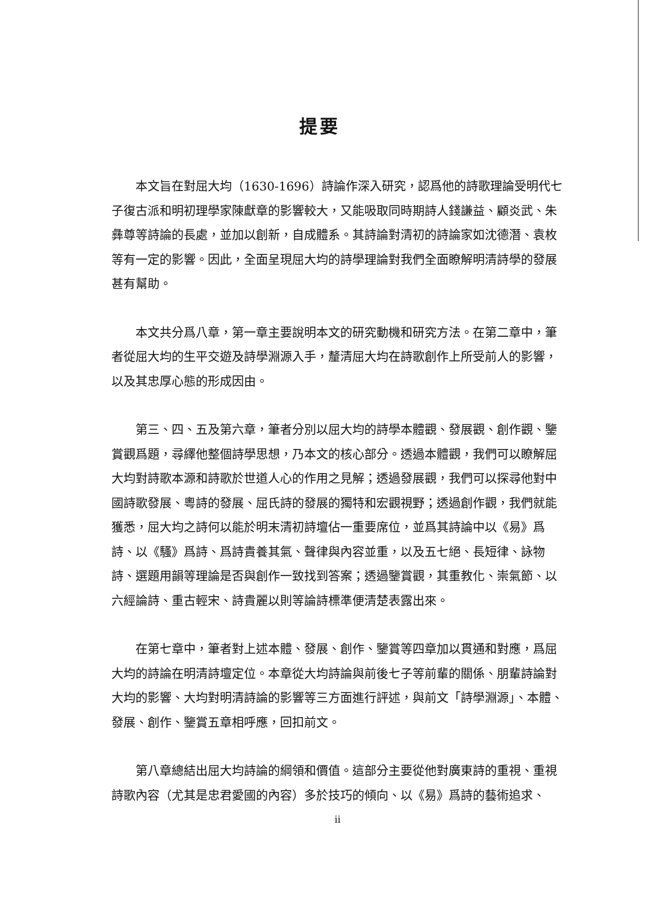提要
本文旨在對屈大均（1630-1696）詩論作深入研究，認爲他的詩歌理論受明代七子復古派和明初理學家陳獻章的影響較大，又能吸取同時期詩人錢謙益、顧炎武、朱彝尊等詩論的長處，並加以創新，自成體系。其詩論對清初的詩論家如沈德潛、袁枚等有一定的影響。因此，全面呈現屈大均的詩學理論對我們全面瞭解明清詩學的發展甚有幫助。
本文共分爲八章，第一章主要說明本文的研究動機和研究方法。在第二章中，筆者從屈大均的生平交遊及詩學淵源入手，釐清屈大均在詩歌創作上所受前人的影響，以及其忠厚心態的形成因由。
第三、四、五及第六章，筆者分別以屈大均的詩學本體觀、發展觀、創作觀、鑒賞觀爲題，尋繹他整個詩學思想，乃本文的核心部分。透過本體觀，我們可以瞭解屈大均對詩歌本源和詩歌於世道人心的作用之見解；透過發展觀，我們可以探尋他對中國詩歌發展、粵詩的發展、屈氏詩的發展的獨特和宏觀視野；透過創作觀，我們就能獲悉，屈大均之詩何以能於明末清初詩壇佔一重要席位，並爲其詩論中以《易》爲詩、以《騷》爲詩、爲詩貴養其氣、聲律與內容並重，以及五七絕、長短律、詠物詩、選題用韻等理論是否與創作一致找到答案；透過鑒賞觀，其重教化、崇氣節、以六經論詩、重古輕宋、詩貴麗以則等論詩標準便清楚表露出來。
在第七章中，筆者對上述本體、發展、創作、鑒賞等四章加以貫通和對應，爲屈大均的詩論在明清詩壇定位。本章從大均詩論與前後七子等前輩的關係、朋輩詩論對大均的影響、大均對明清詩論的影響等三方面進行評述，與前文「詩學淵源」、本體、發展、創作、鑒賞五章相呼應，回扣前文。
第八章總結出屈大均詩論的綱領和價值。這部分主要從他對廣東詩的重視、重視詩歌內容（尤其是忠君愛國的內容）多於技巧的傾向、以《易》爲詩的藝術追求、
ii